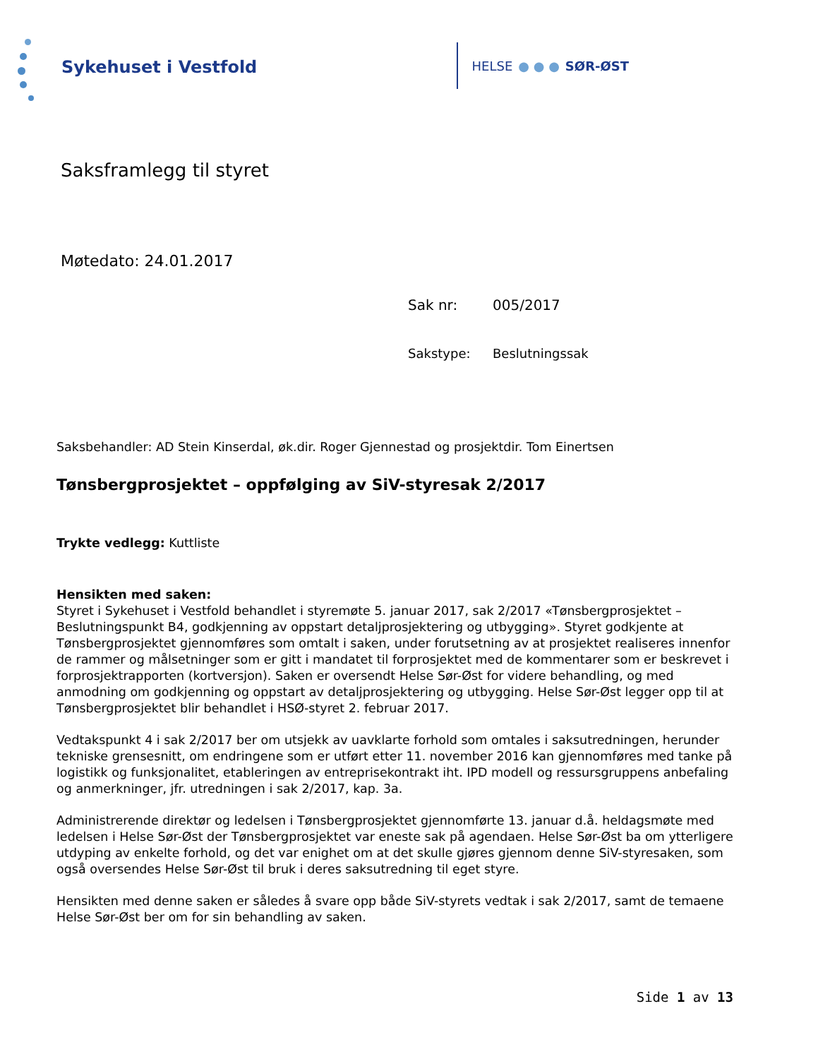Sykehuset i Vestfold
HELSE ● ● ● SØR-ØST
Saksframlegg til styret
Møtedato: 24.01.2017
Sak nr: 005/2017
Sakstype: Beslutningssak
Saksbehandler: AD Stein Kinserdal, øk.dir. Roger Gjennestad og prosjektdir. Tom Einertsen
Tønsbergprosjektet – oppfølging av SiV-styresak 2/2017
Trykte vedlegg: Kuttliste
Hensikten med saken:
Styret i Sykehuset i Vestfold behandlet i styremøte 5. januar 2017, sak 2/2017 «Tønsbergprosjektet – Beslutningspunkt B4, godkjenning av oppstart detaljprosjektering og utbygging». Styret godkjente at Tønsbergprosjektet gjennomføres som omtalt i saken, under forutsetning av at prosjektet realiseres innenfor de rammer og målsetninger som er gitt i mandatet til forprosjektet med de kommentarer som er beskrevet i forprosjektrapporten (kortversjon). Saken er oversendt Helse Sør-Øst for videre behandling, og med anmodning om godkjenning og oppstart av detaljprosjektering og utbygging. Helse Sør-Øst legger opp til at Tønsbergprosjektet blir behandlet i HSØ-styret 2. februar 2017.
Vedtakspunkt 4 i sak 2/2017 ber om utsjekk av uavklarte forhold som omtales i saksutredningen, herunder tekniske grensesnitt, om endringene som er utført etter 11. november 2016 kan gjennomføres med tanke på logistikk og funksjonalitet, etableringen av entreprisekontrakt iht. IPD modell og ressursgruppens anbefaling og anmerkninger, jfr. utredningen i sak 2/2017, kap. 3a.
Administrerende direktør og ledelsen i Tønsbergprosjektet gjennomførte 13. januar d.å. heldagsmøte med ledelsen i Helse Sør-Øst der Tønsbergprosjektet var eneste sak på agendaen. Helse Sør-Øst ba om ytterligere utdyping av enkelte forhold, og det var enighet om at det skulle gjøres gjennom denne SiV-styresaken, som også oversendes Helse Sør-Øst til bruk i deres saksutredning til eget styre.
Hensikten med denne saken er således å svare opp både SiV-styrets vedtak i sak 2/2017, samt de temaene Helse Sør-Øst ber om for sin behandling av saken.
Side 1 av 13